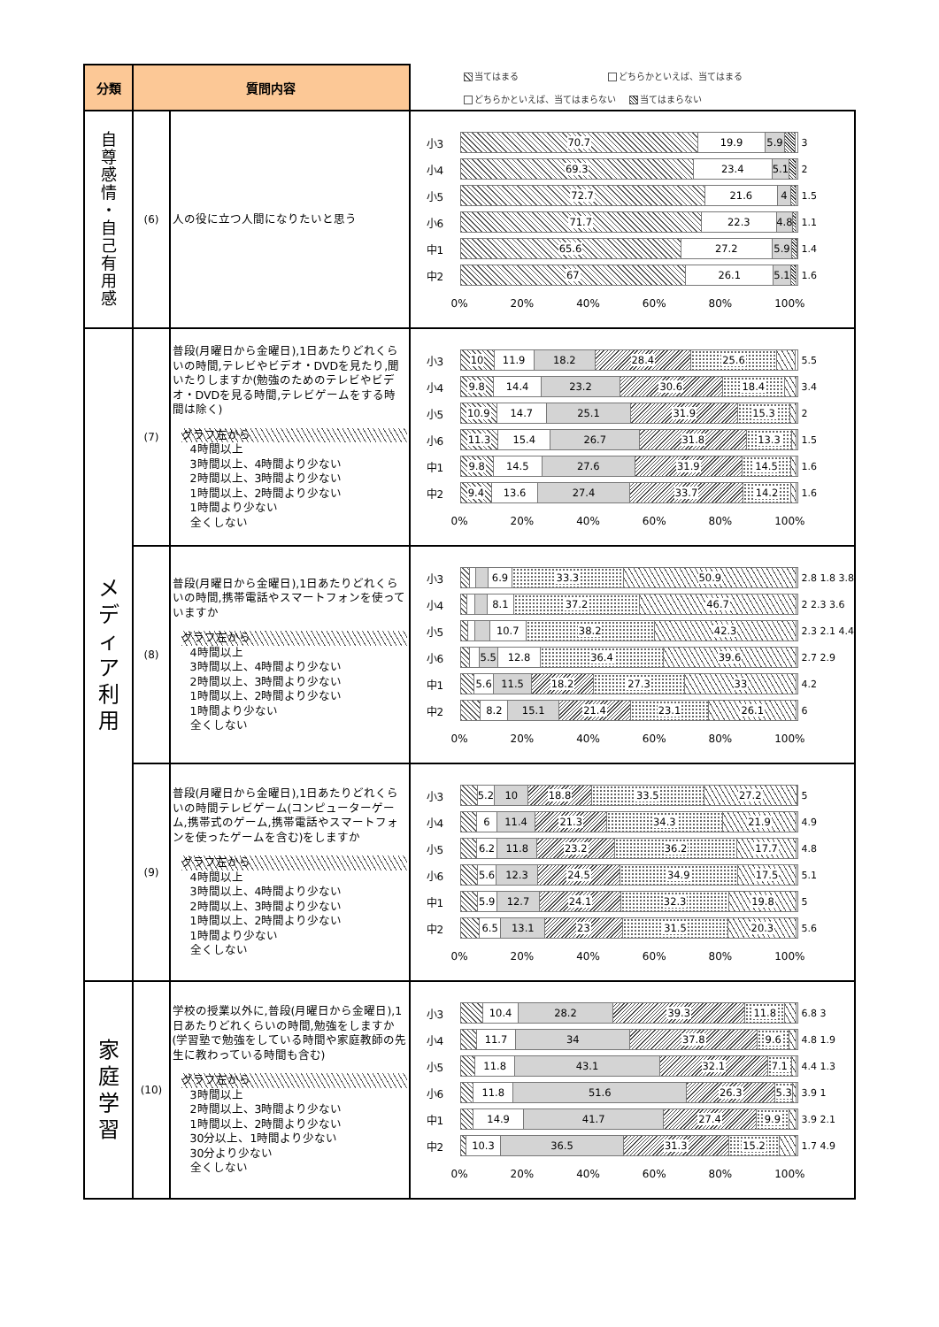| 分類 | 質問内容 | | 当てはまる どちらかといえば、当てはまる どちらかといえば、当てはまらない 当てはまらない |
| 自 尊 感 情 ・ 自 己 有 用 感 | (6) | 人の役に立つ人間になりたいと思う | 小3 70.7 19.9 5.9 3 小4 69.3 23.4 5.1 2 小5 72.7 21.6 4 1.5 小6 71.7 22.3 4.8 1.1 中1 65.6 27.2 5.9 1.4 中2 67 26.1 5.1 1.6 0% 20% 40% 60% 80% 100% |
| メ デ ィ ア 利 用 | (7) | 普段(月曜日から金曜日),1日あたりどれくらいの時間,テレビやビデオ・DVDを見たり,聞いたりしますか(勉強のためのテレビやビデオ・DVDを見る時間,テレビゲームをする時間は除く) グラフ左から 4時間以上 3時間以上、4時間より少ない 2時間以上、3時間より少ない 1時間以上、2時間より少ない 1時間より少ない 全くしない | 小3 10 11.9 18.2 28.4 25.6 5.5 小4 9.8 14.4 23.2 30.6 18.4 3.4 小5 10.9 14.7 25.1 31.9 15.3 2 小6 11.3 15.4 26.7 31.8 13.3 1.5 中1 9.8 14.5 27.6 31.9 14.5 1.6 中2 9.4 13.6 27.4 33.7 14.2 1.6 0% 20% 40% 60% 80% 100% |
| | (8) | 普段(月曜日から金曜日),1日あたりどれくらいの時間,携帯電話やスマートフォンを使っていますか グラフ左から 4時間以上 3時間以上、4時間より少ない 2時間以上、3時間より少ない 1時間以上、2時間より少ない 1時間より少ない 全くしない | 小3 6.9 33.3 50.9 2.8 1.8 3.8 小4 8.1 37.2 46.7 2 2.3 3.6 小5 10.7 38.2 42.3 2.3 2.1 4.4 小6 5.5 12.8 36.4 39.6 2.7 2.9 中1 5.6 11.5 18.2 27.3 33 4.2 中2 8.2 15.1 21.4 23.1 26.1 6 0% 20% 40% 60% 80% 100% |
| | (9) | 普段(月曜日から金曜日),1日あたりどれくらいの時間テレビゲーム(コンピューターゲーム,携帯式のゲーム,携帯電話やスマートフォンを使ったゲームを含む)をしますか グラフ左から 4時間以上 3時間以上、4時間より少ない 2時間以上、3時間より少ない 1時間以上、2時間より少ない 1時間より少ない 全くしない | 小3 5.2 10 18.8 33.5 27.2 5 小4 6 11.4 21.3 34.3 21.9 4.9 小5 6.2 11.8 23.2 36.2 17.7 4.8 小6 5.6 12.3 24.5 34.9 17.5 5.1 中1 5.9 12.7 24.1 32.3 19.8 5 中2 6.5 13.1 23 31.5 20.3 5.6 0% 20% 40% 60% 80% 100% |
| 家 庭 学 習 | (10) | 学校の授業以外に,普段(月曜日から金曜日),1日あたりどれくらいの時間,勉強をしますか(学習塾で勉強をしている時間や家庭教師の先生に教わっている時間も含む) グラフ左から 3時間以上 2時間以上、3時間より少ない 1時間以上、2時間より少ない 30分以上、1時間より少ない 30分より少ない 全くしない | 小3 10.4 28.2 39.3 11.8 6.8 3 小4 11.7 34 37.8 9.6 4.8 1.9 小5 11.8 43.1 32.1 7.1 4.4 1.3 小6 11.8 51.6 26.3 5.3 3.9 1 中1 14.9 41.7 27.4 9.9 3.9 2.1 中2 10.3 36.5 31.3 15.2 1.7 4.9 0% 20% 40% 60% 80% 100% |